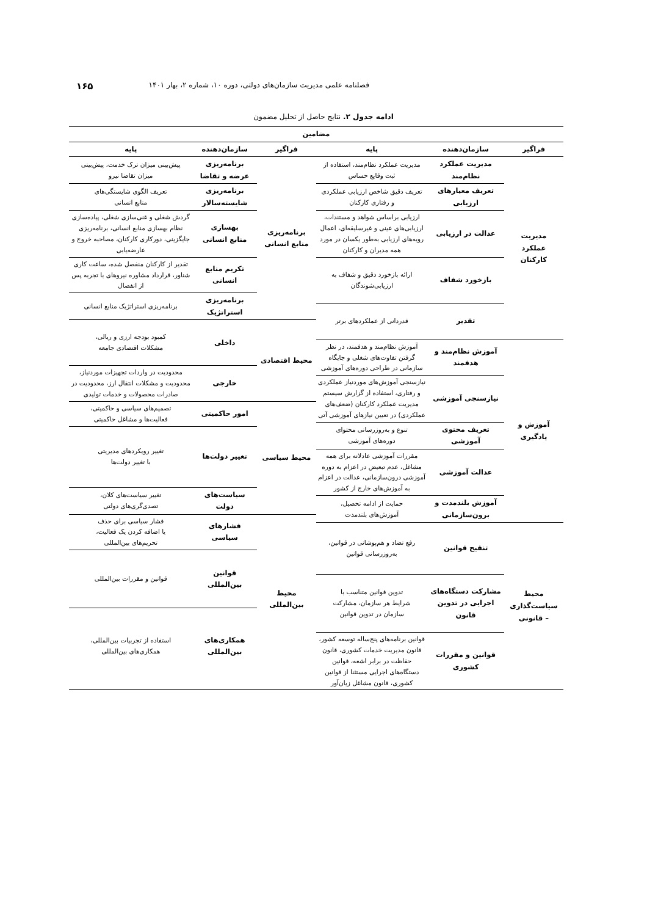فصلنامه علمی مدیریت سازمان‌های دولتی، دوره ۱۰، شماره ۲، بهار ۱۴۰۱ ۱۶۵
ادامه جدول ۲. نتایج حاصل از تحلیل مضمون
| مضامین | |
| --- | --- |
| / فراگیر / سازمان‌دهنده / پایه / / --- / --- / --- / | / فراگیر / سازمان‌دهنده / پایه / / --- / --- / --- / |
| / مدیریت عملکرد کارکنان / مدیریت عملکرد نظام‌مند / مدیریت عملکرد نظام‌مند، استفاده از ثبت وقایع حساس / / / تعریف معیارهای ارزیابی / تعریف دقیق شاخص ارزیابی عملکردی و رفتاری کارکنان / / / عدالت در ارزیابی / ارزیابی براساس شواهد و مستندات، ارزیابی‌های عینی و غیرسلیقه‌ای، اعمال رویه‌های ارزیابی به‌طور یکسان در مورد همه مدیران و کارکنان / / / بازخورد شفاف / ارائه بازخورد دقیق و شفاف به ارزیابی‌شوندگان / / / تقدیر / قدردانی از عملکردهای برتر / / آموزش و یادگیری / آموزش نظام‌مند و هدفمند / آموزش نظام‌مند و هدفمند، در نظر گرفتن تفاوت‌های شغلی و جایگاه سازمانی در طراحی دوره‌های آموزشی / / / نیازسنجی آموزشی / نیازسنجی آموزش‌های موردنیاز عملکردی و رفتاری، استفاده از گزارش سیستم مدیریت عملکرد کارکنان (ضعف‌های عملکردی) در تعیین نیازهای آموزشی آتی / / / تعریف محتوی آموزشی / تنوع و به‌روزرسانی محتوای دوره‌های آموزشی / / / عدالت آموزشی / مقررات آموزشی عادلانه برای همه مشاغل، عدم تبعیض در اعزام به دوره آموزشی درون‌سازمانی، عدالت در اعزام به آموزش‌های خارج از کشور / / / آموزش بلندمدت و برون‌سازمانی / حمایت از ادامه تحصیل، آموزش‌های بلندمدت / / محیط سیاست‌گذاری – قانونی / تنقیح قوانین / رفع تضاد و هم‌پوشانی در قوانین، به‌روزرسانی قوانین / / / مشارکت دستگاه‌های اجرایی در تدوین قانون / تدوین قوانین متناسب با شرایط هر سازمان، مشارکت سازمان در تدوین قوانین / / / قوانین و مقررات کشوری / قوانین برنامه‌های پنج‌ساله توسعه کشور، قانون مدیریت خدمات کشوری، قانون حفاظت در برابر اشعه، قوانین دستگاه‌های اجرایی مستثنا از قوانین کشوری، قانون مشاغل زیان‌آور / | / برنامه‌ریزی منابع انسانی / برنامه‌ریزی عرضه و تقاضا / پیش‌بینی میزان ترک خدمت، پیش‌بینی میزان تقاضا نیرو / / / برنامه‌ریزی شایسته‌سالار / تعریف الگوی شایستگی‌های منابع انسانی / / / بهسازی منابع انسانی / گردش شغلی و غنی‌سازی شغلی، پیاده‌سازی نظام بهسازی منابع انسانی، برنامه‌ریزی جایگزینی، دورکاری کارکنان، مصاحبه خروج و عارضه‌یابی / / / تکریم منابع انسانی / تقدیر از کارکنان منفصل شده، ساعت کاری شناور، قرارداد مشاوره نیروهای با تجربه پس از انفصال / / / برنامه‌ریزی استراتژیک / برنامه‌ریزی استراتژیک منابع انسانی / / محیط اقتصادی / داخلی / کمبود بودجه ارزی و ریالی، مشکلات اقتصادی جامعه / / / خارجی / محدودیت در واردات تجهیزات موردنیاز، محدودیت و مشکلات انتقال ارز، محدودیت در صادرات محصولات و خدمات تولیدی / / محیط سیاسی / امور حاکمیتی / تصمیم‌های سیاسی و حاکمیتی، فعالیت‌ها و مشاغل حاکمیتی / / / تغییر دولت‌ها / تغییر رویکردهای مدیریتی با تغییر دولت‌ها / / / سیاست‌های دولت / تغییر سیاست‌های کلان، تصدی‌گری‌های دولتی / / محیط بین‌المللی / فشارهای سیاسی / فشار سیاسی برای حذف یا اضافه کردن یک فعالیت، تحریم‌های بین‌المللی / / / قوانین بین‌المللی / قوانین و مقررات بین‌المللی / / / همکاری‌های بین‌المللی / استفاده از تجربیات بین‌المللی، همکاری‌های بین‌المللی / |